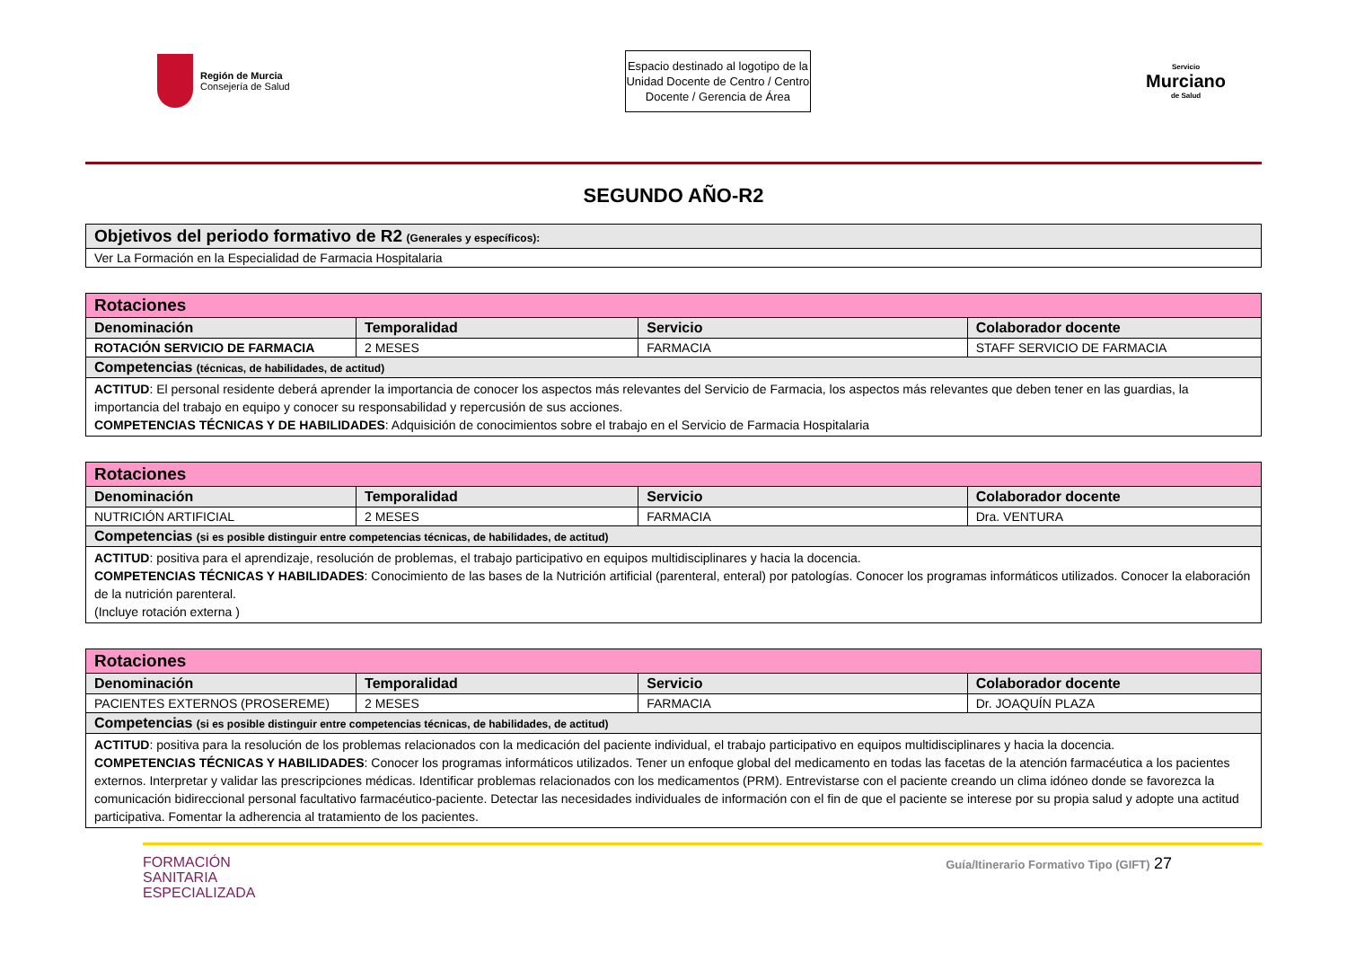Región de Murcia
Consejería de Salud
Espacio destinado al logotipo de la Unidad Docente de Centro / Centro Docente / Gerencia de Área
Servicio
Murciano
de Salud
SEGUNDO AÑO-R2
| Objetivos del periodo formativo de R2 (Generales y específicos): |
| Ver La Formación en la Especialidad de Farmacia Hospitalaria |
| Rotaciones | | | |
| Denominación | Temporalidad | Servicio | Colaborador docente |
| ROTACIÓN SERVICIO DE FARMACIA | 2 MESES | FARMACIA | STAFF SERVICIO DE FARMACIA |
| Competencias (técnicas, de habilidades, de actitud) | | | |
| ACTITUD : El personal residente deberá aprender la importancia de conocer los aspectos más relevantes del Servicio de Farmacia, los aspectos más relevantes que deben tener en las guardias, la importancia del trabajo en equipo y conocer su responsabilidad y repercusión de sus acciones. COMPETENCIAS TÉCNICAS Y DE HABILIDADES : Adquisición de conocimientos sobre el trabajo en el Servicio de Farmacia Hospitalaria | | | |
| Rotaciones | | | |
| Denominación | Temporalidad | Servicio | Colaborador docente |
| NUTRICIÓN ARTIFICIAL | 2 MESES | FARMACIA | Dra. VENTURA |
| Competencias (si es posible distinguir entre competencias técnicas, de habilidades, de actitud) | | | |
| ACTITUD : positiva para el aprendizaje, resolución de problemas, el trabajo participativo en equipos multidisciplinares y hacia la docencia. COMPETENCIAS TÉCNICAS Y HABILIDADES : Conocimiento de las bases de la Nutrición artificial (parenteral, enteral) por patologías. Conocer los programas informáticos utilizados. Conocer la elaboración de la nutrición parenteral. (Incluye rotación externa ) | | | |
| Rotaciones | | | |
| Denominación | Temporalidad | Servicio | Colaborador docente |
| PACIENTES EXTERNOS (PROSEREME) | 2 MESES | FARMACIA | Dr. JOAQUÍN PLAZA |
| Competencias (si es posible distinguir entre competencias técnicas, de habilidades, de actitud) | | | |
| ACTITUD : positiva para la resolución de los problemas relacionados con la medicación del paciente individual, el trabajo participativo en equipos multidisciplinares y hacia la docencia. COMPETENCIAS TÉCNICAS Y HABILIDADES : Conocer los programas informáticos utilizados. Tener un enfoque global del medicamento en todas las facetas de la atención farmacéutica a los pacientes externos. Interpretar y validar las prescripciones médicas. Identificar problemas relacionados con los medicamentos (PRM). Entrevistarse con el paciente creando un clima idóneo donde se favorezca la comunicación bidireccional personal facultativo farmacéutico-paciente. Detectar las necesidades individuales de información con el fin de que el paciente se interese por su propia salud y adopte una actitud participativa. Fomentar la adherencia al tratamiento de los pacientes. | | | |
FORMACIÓN
SANITARIA
ESPECIALIZADA
Guía/Itinerario Formativo Tipo (GIFT) 27